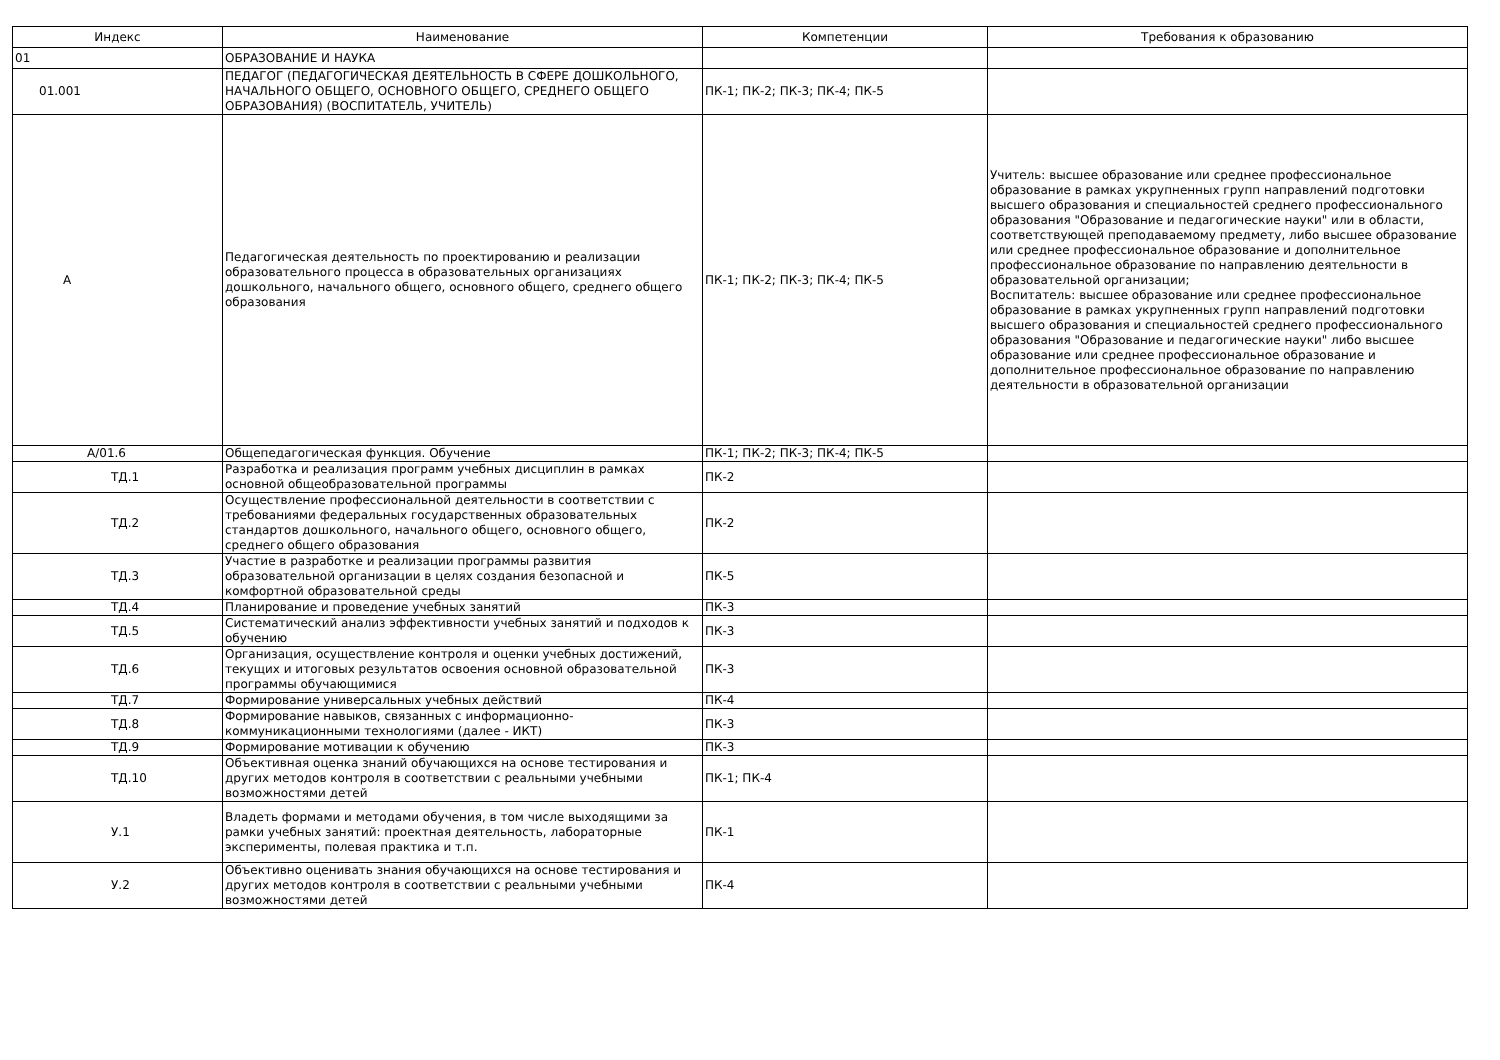| Индекс | Наименование | Компетенции | Требования к образованию |
| --- | --- | --- | --- |
| 01 | ОБРАЗОВАНИЕ И НАУКА | | |
| 01.001 | ПЕДАГОГ (ПЕДАГОГИЧЕСКАЯ ДЕЯТЕЛЬНОСТЬ В СФЕРЕ ДОШКОЛЬНОГО, НАЧАЛЬНОГО ОБЩЕГО, ОСНОВНОГО ОБЩЕГО, СРЕДНЕГО ОБЩЕГО ОБРАЗОВАНИЯ) (ВОСПИТАТЕЛЬ, УЧИТЕЛЬ) | ПК-1; ПК-2; ПК-3; ПК-4; ПК-5 | |
| А | Педагогическая деятельность по проектированию и реализации образовательного процесса в образовательных организациях дошкольного, начального общего, основного общего, среднего общего образования | ПК-1; ПК-2; ПК-3; ПК-4; ПК-5 | Учитель: высшее образование или среднее профессиональное образование в рамках укрупненных групп направлений подготовки высшего образования и специальностей среднего профессионального образования "Образование и педагогические науки" или в области, соответствующей преподаваемому предмету, либо высшее образование или среднее профессиональное образование и дополнительное профессиональное образование по направлению деятельности в образовательной организации; Воспитатель: высшее образование или среднее профессиональное образование в рамках укрупненных групп направлений подготовки высшего образования и специальностей среднего профессионального образования "Образование и педагогические науки" либо высшее образование или среднее профессиональное образование и дополнительное профессиональное образование по направлению деятельности в образовательной организации |
| А/01.6 | Общепедагогическая функция. Обучение | ПК-1; ПК-2; ПК-3; ПК-4; ПК-5 | |
| ТД.1 | Разработка и реализация программ учебных дисциплин в рамках основной общеобразовательной программы | ПК-2 | |
| ТД.2 | Осуществление профессиональной деятельности в соответствии с требованиями федеральных государственных образовательных стандартов дошкольного, начального общего, основного общего, среднего общего образования | ПК-2 | |
| ТД.3 | Участие в разработке и реализации программы развития образовательной организации в целях создания безопасной и комфортной образовательной среды | ПК-5 | |
| ТД.4 | Планирование и проведение учебных занятий | ПК-3 | |
| ТД.5 | Систематический анализ эффективности учебных занятий и подходов к обучению | ПК-3 | |
| ТД.6 | Организация, осуществление контроля и оценки учебных достижений, текущих и итоговых результатов освоения основной образовательной программы обучающимися | ПК-3 | |
| ТД.7 | Формирование универсальных учебных действий | ПК-4 | |
| ТД.8 | Формирование навыков, связанных с информационно-коммуникационными технологиями (далее - ИКТ) | ПК-3 | |
| ТД.9 | Формирование мотивации к обучению | ПК-3 | |
| ТД.10 | Объективная оценка знаний обучающихся на основе тестирования и других методов контроля в соответствии с реальными учебными возможностями детей | ПК-1; ПК-4 | |
| У.1 | Владеть формами и методами обучения, в том числе выходящими за рамки учебных занятий: проектная деятельность, лабораторные эксперименты, полевая практика и т.п. | ПК-1 | |
| У.2 | Объективно оценивать знания обучающихся на основе тестирования и других методов контроля в соответствии с реальными учебными возможностями детей | ПК-4 | |